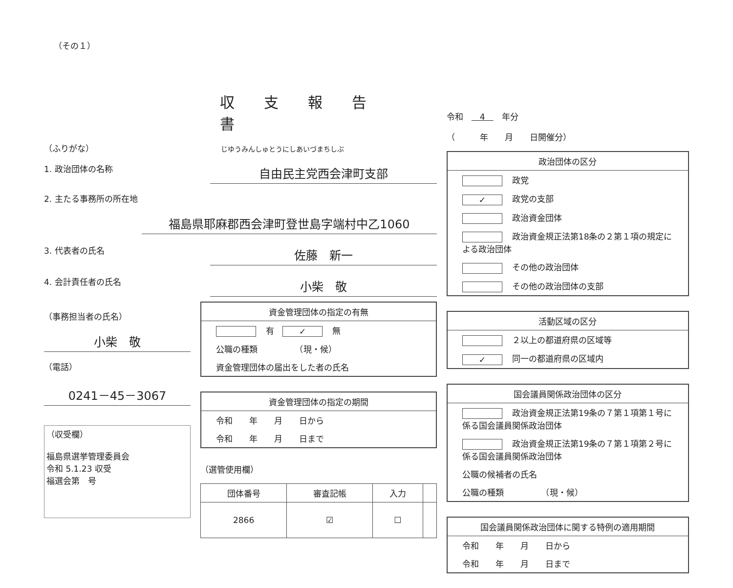（その１）
収支報告書
（ふりがな） じゆうみんしゅとうにしあいづまちしぶ
1. 政治団体の名称
自由民主党西会津町支部
2. 主たる事務所の所在地
福島県耶麻郡西会津町登世島字端村中乙1060
3. 代表者の氏名
佐藤　新一
4. 会計責任者の氏名
小柴　敬
（事務担当者の氏名）
小柴　敬
（電話）
0241－45－3067
（収受欄）
福島県選挙管理委員会
令和 5.1.23 収受
福選会第　号
資金管理団体の指定の有無
有　✓ 無
公職の種類　　　　　（現・候）
資金管理団体の届出をした者の氏名
資金管理団体の指定の期間
令和　　年　　月　　日から
令和　　年　　月　　日まで
（選管使用欄）
| 団体番号 | 審査記帳 | 入力 | |
| --- | --- | --- | --- |
| 2866 | ☑ | ☐ | |
令和　　4　　年分
（　　　年　　月　　日開催分）
政治団体の区分
政党
✓ 政党の支部
政治資金団体
政治資金規正法第18条の２第１項の規定による政治団体
その他の政治団体
その他の政治団体の支部
活動区域の区分
２以上の都道府県の区域等
✓ 同一の都道府県の区域内
国会議員関係政治団体の区分
政治資金規正法第19条の７第１項第１号に係る国会議員関係政治団体
政治資金規正法第19条の７第１項第２号に係る国会議員関係政治団体
公職の候補者の氏名
公職の種類　　　　　（現・候）
国会議員関係政治団体に関する特例の適用期間
令和　　年　　月　　日から
令和　　年　　月　　日まで